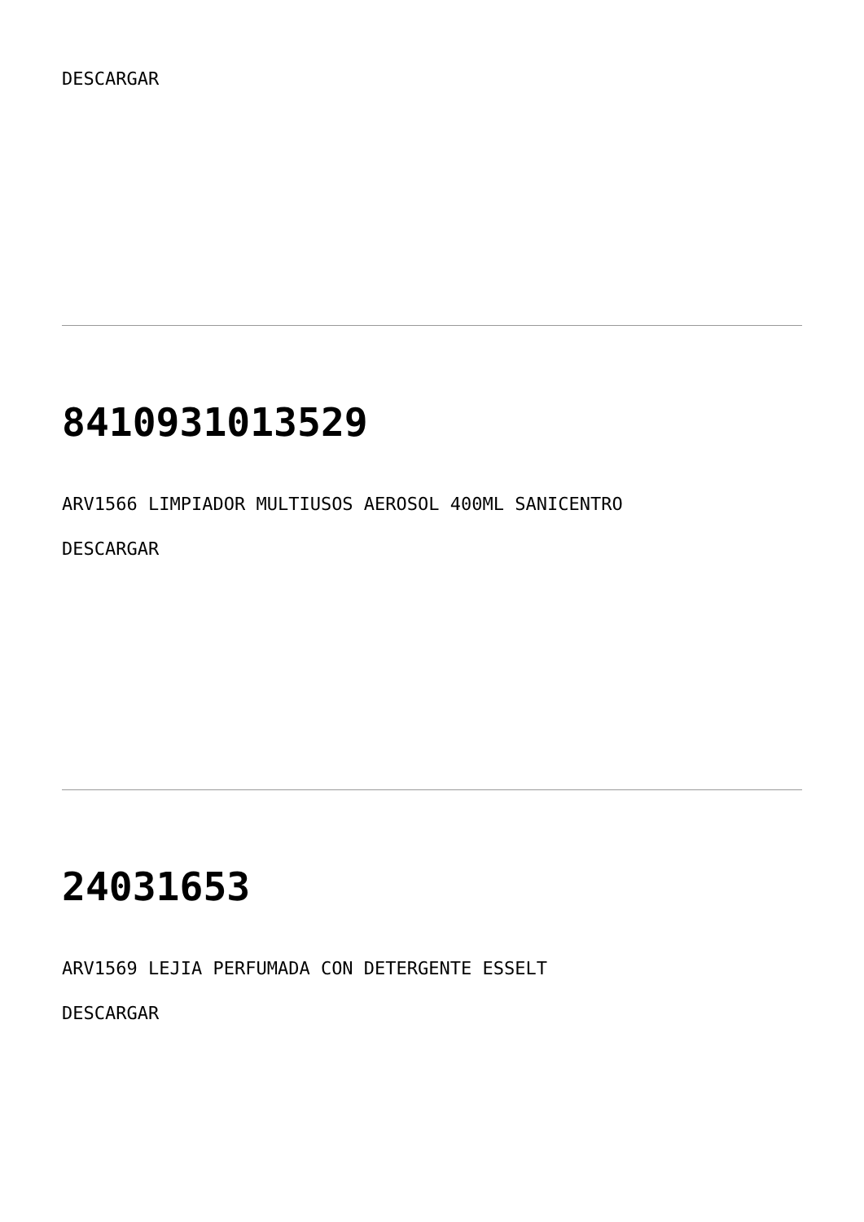DESCARGAR
8410931013529
ARV1566 LIMPIADOR MULTIUSOS AEROSOL 400ML SANICENTRO
DESCARGAR
24031653
ARV1569 LEJIA PERFUMADA CON DETERGENTE ESSELT
DESCARGAR